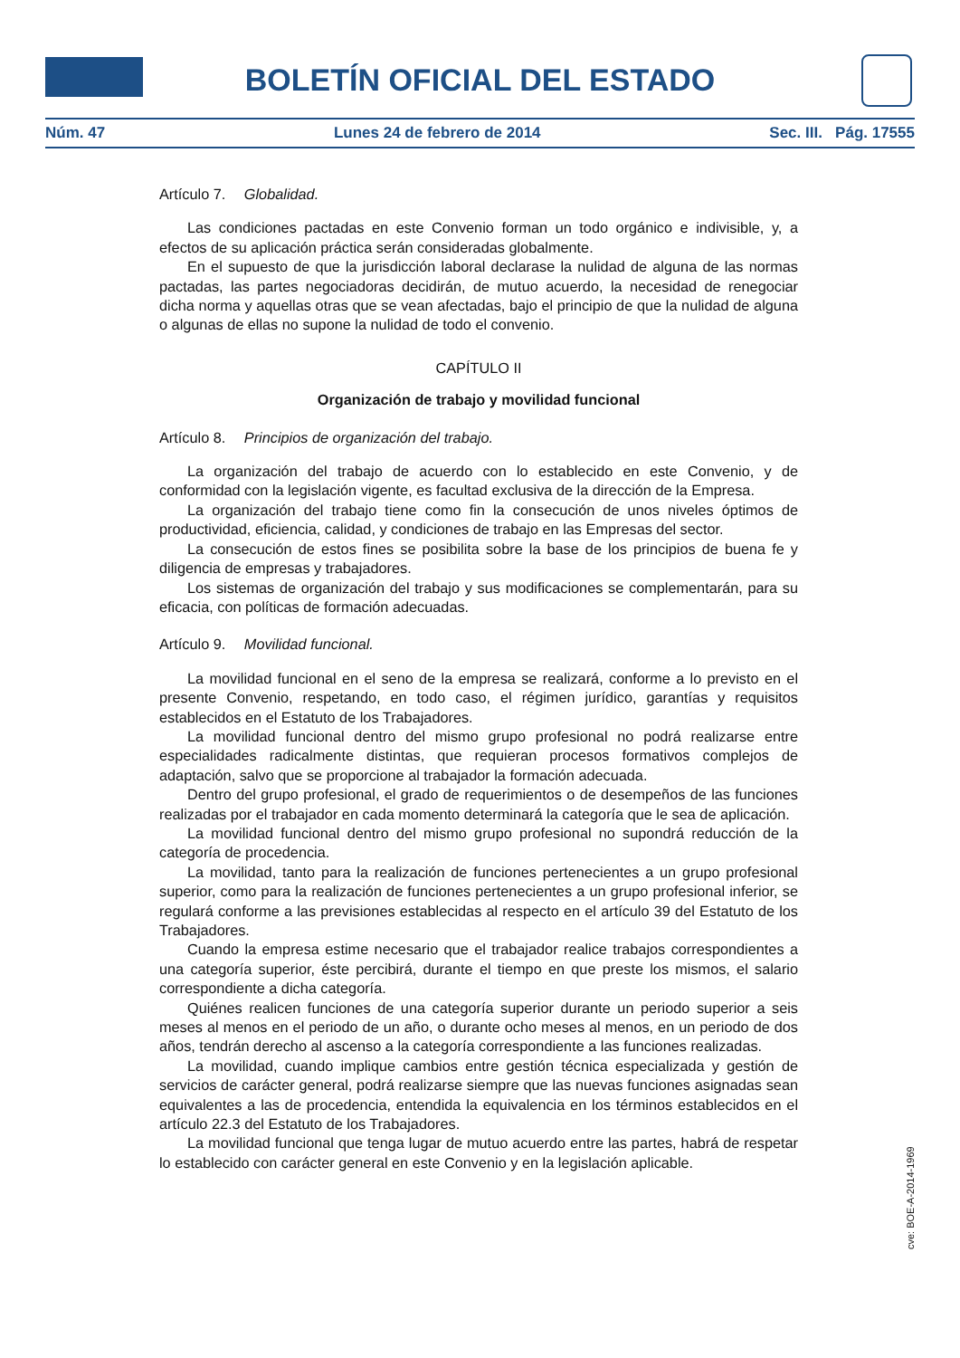BOLETÍN OFICIAL DEL ESTADO
Núm. 47 Lunes 24 de febrero de 2014 Sec. III. Pág. 17555
Artículo 7. Globalidad.
Las condiciones pactadas en este Convenio forman un todo orgánico e indivisible, y, a efectos de su aplicación práctica serán consideradas globalmente.
En el supuesto de que la jurisdicción laboral declarase la nulidad de alguna de las normas pactadas, las partes negociadoras decidirán, de mutuo acuerdo, la necesidad de renegociar dicha norma y aquellas otras que se vean afectadas, bajo el principio de que la nulidad de alguna o algunas de ellas no supone la nulidad de todo el convenio.
CAPÍTULO II
Organización de trabajo y movilidad funcional
Artículo 8. Principios de organización del trabajo.
La organización del trabajo de acuerdo con lo establecido en este Convenio, y de conformidad con la legislación vigente, es facultad exclusiva de la dirección de la Empresa.
La organización del trabajo tiene como fin la consecución de unos niveles óptimos de productividad, eficiencia, calidad, y condiciones de trabajo en las Empresas del sector.
La consecución de estos fines se posibilita sobre la base de los principios de buena fe y diligencia de empresas y trabajadores.
Los sistemas de organización del trabajo y sus modificaciones se complementarán, para su eficacia, con políticas de formación adecuadas.
Artículo 9. Movilidad funcional.
La movilidad funcional en el seno de la empresa se realizará, conforme a lo previsto en el presente Convenio, respetando, en todo caso, el régimen jurídico, garantías y requisitos establecidos en el Estatuto de los Trabajadores.
La movilidad funcional dentro del mismo grupo profesional no podrá realizarse entre especialidades radicalmente distintas, que requieran procesos formativos complejos de adaptación, salvo que se proporcione al trabajador la formación adecuada.
Dentro del grupo profesional, el grado de requerimientos o de desempeños de las funciones realizadas por el trabajador en cada momento determinará la categoría que le sea de aplicación.
La movilidad funcional dentro del mismo grupo profesional no supondrá reducción de la categoría de procedencia.
La movilidad, tanto para la realización de funciones pertenecientes a un grupo profesional superior, como para la realización de funciones pertenecientes a un grupo profesional inferior, se regulará conforme a las previsiones establecidas al respecto en el artículo 39 del Estatuto de los Trabajadores.
Cuando la empresa estime necesario que el trabajador realice trabajos correspondientes a una categoría superior, éste percibirá, durante el tiempo en que preste los mismos, el salario correspondiente a dicha categoría.
Quiénes realicen funciones de una categoría superior durante un periodo superior a seis meses al menos en el periodo de un año, o durante ocho meses al menos, en un periodo de dos años, tendrán derecho al ascenso a la categoría correspondiente a las funciones realizadas.
La movilidad, cuando implique cambios entre gestión técnica especializada y gestión de servicios de carácter general, podrá realizarse siempre que las nuevas funciones asignadas sean equivalentes a las de procedencia, entendida la equivalencia en los términos establecidos en el artículo 22.3 del Estatuto de los Trabajadores.
La movilidad funcional que tenga lugar de mutuo acuerdo entre las partes, habrá de respetar lo establecido con carácter general en este Convenio y en la legislación aplicable.
cve: BOE-A-2014-1969